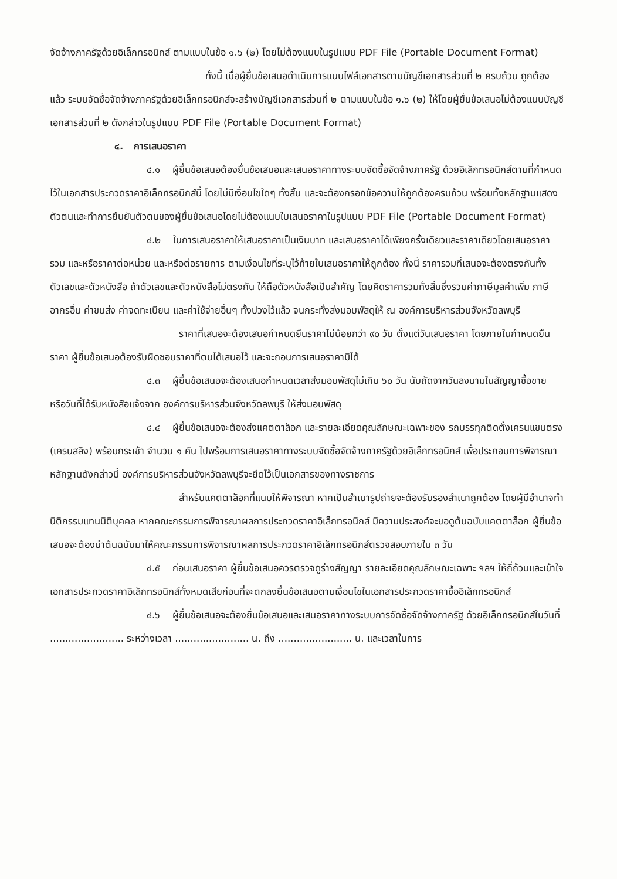จัดจ้างภาครัฐด้วยอิเล็กทรอนิกส์ ตามแบบในข้อ ๑.๖ (๒) โดยไม่ต้องแนบในรูปแบบ PDF File (Portable Document Format)
ทั้งนี้ เมื่อผู้ยื่นข้อเสนอดำเนินการแนบไฟล์เอกสารตามบัญชีเอกสารส่วนที่ ๒ ครบถ้วน ถูกต้องแล้ว ระบบจัดซื้อจัดจ้างภาครัฐด้วยอิเล็กทรอนิกส์จะสร้างบัญชีเอกสารส่วนที่ ๒ ตามแบบในข้อ ๑.๖ (๒) ให้โดยผู้ยื่นข้อเสนอไม่ต้องแนบบัญชีเอกสารส่วนที่ ๒ ดังกล่าวในรูปแบบ PDF File (Portable Document Format)
๔. การเสนอราคา
๔.๑ ผู้ยื่นข้อเสนอต้องยื่นข้อเสนอและเสนอราคาทางระบบจัดซื้อจัดจ้างภาครัฐ ด้วยอิเล็กทรอนิกส์ตามที่กำหนดไว้ในเอกสารประกวดราคาอิเล็กทรอนิกส์นี้ โดยไม่มีเงื่อนไขใดๆ ทั้งสิ้น และจะต้องกรอกข้อความให้ถูกต้องครบถ้วน พร้อมทั้งหลักฐานแสดงตัวตนและทำการยืนยันตัวตนของผู้ยื่นข้อเสนอโดยไม่ต้องแนบใบเสนอราคาในรูปแบบ PDF File (Portable Document Format)
๔.๒ ในการเสนอราคาให้เสนอราคาเป็นเงินบาท และเสนอราคาได้เพียงครั้งเดียวและราคาเดียวโดยเสนอราคารวม และหรือราคาต่อหน่วย และหรือต่อรายการ ตามเงื่อนไขที่ระบุไว้ท้ายใบเสนอราคาให้ถูกต้อง ทั้งนี้ ราคารวมที่เสนอจะต้องตรงกันทั้งตัวเลขและตัวหนังสือ ถ้าตัวเลขและตัวหนังสือไม่ตรงกัน ให้ถือตัวหนังสือเป็นสำคัญ โดยคิดราคารวมทั้งสิ้นซึ่งรวมค่าภาษีมูลค่าเพิ่ม ภาษีอากรอื่น ค่าขนส่ง ค่าจดทะเบียน และค่าใช้จ่ายอื่นๆ ทั้งปวงไว้แล้ว จนกระทั่งส่งมอบพัสดุให้ ณ องค์การบริหารส่วนจังหวัดลพบุรี
ราคาที่เสนอจะต้องเสนอกำหนดยืนราคาไม่น้อยกว่า ๙๐ วัน ตั้งแต่วันเสนอราคา โดยภายในกำหนดยืนราคา ผู้ยื่นข้อเสนอต้องรับผิดชอบราคาที่ตนได้เสนอไว้ และจะถอนการเสนอราคามิได้
๔.๓ ผู้ยื่นข้อเสนอจะต้องเสนอกำหนดเวลาส่งมอบพัสดุไม่เกิน ๖๐ วัน นับถัดจากวันลงนามในสัญญาซื้อขาย หรือวันที่ได้รับหนังสือแจ้งจาก องค์การบริหารส่วนจังหวัดลพบุรี ให้ส่งมอบพัสดุ
๔.๔ ผู้ยื่นข้อเสนอจะต้องส่งแคตตาล็อก และรายละเอียดคุณลักษณะเฉพาะของ รถบรรทุกติดตั้งเครนแขนตรง (เครนสลิง) พร้อมกระเช้า จำนวน ๑ คัน ไปพร้อมการเสนอราคาทางระบบจัดซื้อจัดจ้างภาครัฐด้วยอิเล็กทรอนิกส์ เพื่อประกอบการพิจารณา หลักฐานดังกล่าวนี้ องค์การบริหารส่วนจังหวัดลพบุรีจะยึดไว้เป็นเอกสารของทางราชการ
สำหรับแคตตาล็อกที่แนบให้พิจารณา หากเป็นสำเนารูปถ่ายจะต้องรับรองสำเนาถูกต้อง โดยผู้มีอำนาจทำนิติกรรมแทนนิติบุคคล หากคณะกรรมการพิจารณาผลการประกวดราคาอิเล็กทรอนิกส์ มีความประสงค์จะขอดูต้นฉบับแคตตาล็อก ผู้ยื่นข้อเสนอจะต้องนำต้นฉบับมาให้คณะกรรมการพิจารณาผลการประกวดราคาอิเล็กทรอนิกส์ตรวจสอบภายใน ๓ วัน
๔.๕ ก่อนเสนอราคา ผู้ยื่นข้อเสนอควรตรวจดูร่างสัญญา รายละเอียดคุณลักษณะเฉพาะ ฯลฯ ให้ถี่ถ้วนและเข้าใจเอกสารประกวดราคาอิเล็กทรอนิกส์ทั้งหมดเสียก่อนที่จะตกลงยื่นข้อเสนอตามเงื่อนไขในเอกสารประกวดราคาซื้ออิเล็กทรอนิกส์
๔.๖ ผู้ยื่นข้อเสนอจะต้องยื่นข้อเสนอและเสนอราคาทางระบบการจัดซื้อจัดจ้างภาครัฐ ด้วยอิเล็กทรอนิกส์ในวันที่ ........................ ระหว่างเวลา ........................ น. ถึง ........................ น. และเวลาในการ